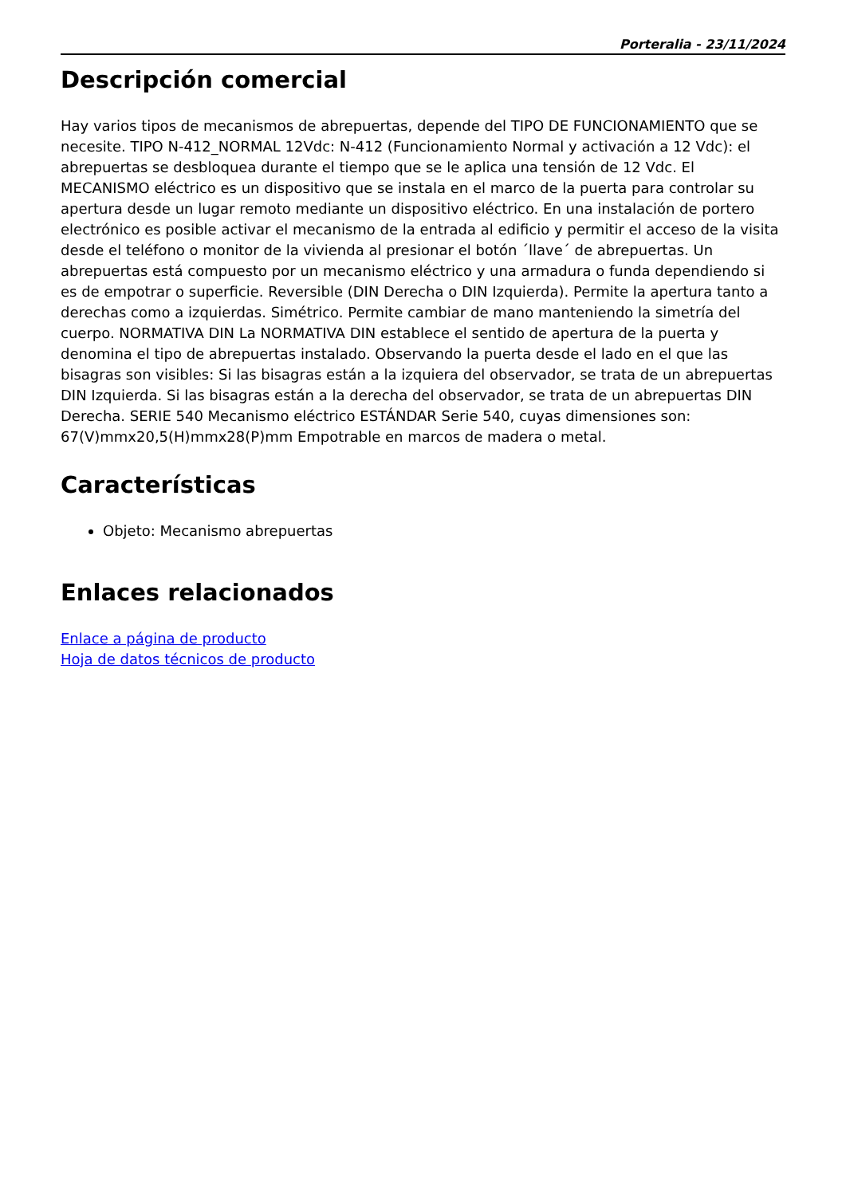Porteralia - 23/11/2024
Descripción comercial
Hay varios tipos de mecanismos de abrepuertas, depende del TIPO DE FUNCIONAMIENTO que se necesite. TIPO N-412_NORMAL 12Vdc: N-412 (Funcionamiento Normal y activación a 12 Vdc): el abrepuertas se desbloquea durante el tiempo que se le aplica una tensión de 12 Vdc. El MECANISMO eléctrico es un dispositivo que se instala en el marco de la puerta para controlar su apertura desde un lugar remoto mediante un dispositivo eléctrico. En una instalación de portero electrónico es posible activar el mecanismo de la entrada al edificio y permitir el acceso de la visita desde el teléfono o monitor de la vivienda al presionar el botón ´llave´ de abrepuertas. Un abrepuertas está compuesto por un mecanismo eléctrico y una armadura o funda dependiendo si es de empotrar o superficie. Reversible (DIN Derecha o DIN Izquierda). Permite la apertura tanto a derechas como a izquierdas. Simétrico. Permite cambiar de mano manteniendo la simetría del cuerpo. NORMATIVA DIN La NORMATIVA DIN establece el sentido de apertura de la puerta y denomina el tipo de abrepuertas instalado. Observando la puerta desde el lado en el que las bisagras son visibles: Si las bisagras están a la izquiera del observador, se trata de un abrepuertas DIN Izquierda. Si las bisagras están a la derecha del observador, se trata de un abrepuertas DIN Derecha. SERIE 540 Mecanismo eléctrico ESTÁNDAR Serie 540, cuyas dimensiones son: 67(V)mmx20,5(H)mmx28(P)mm Empotrable en marcos de madera o metal.
Características
Objeto: Mecanismo abrepuertas
Enlaces relacionados
Enlace a página de producto
Hoja de datos técnicos de producto